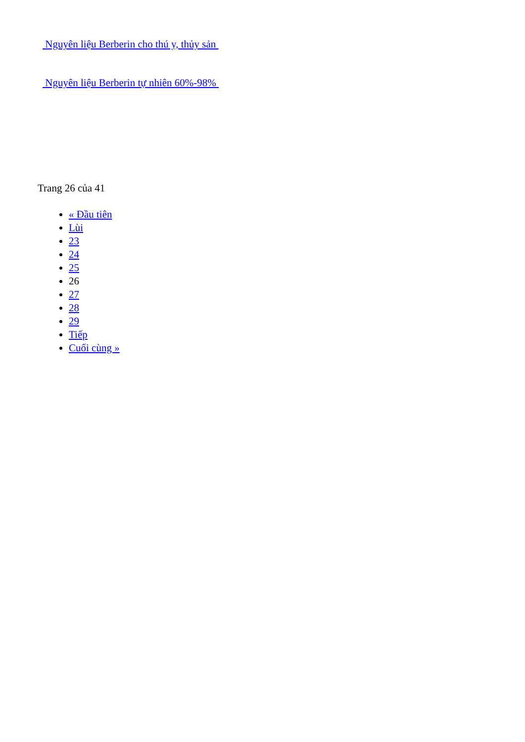Nguyên liệu Berberin cho thú y, thủy sản
Nguyên liệu Berberin tự nhiên 60%-98%
Trang 26 của 41
« Đầu tiên
Lùi
23
24
25
26
27
28
29
Tiếp
Cuối cùng »